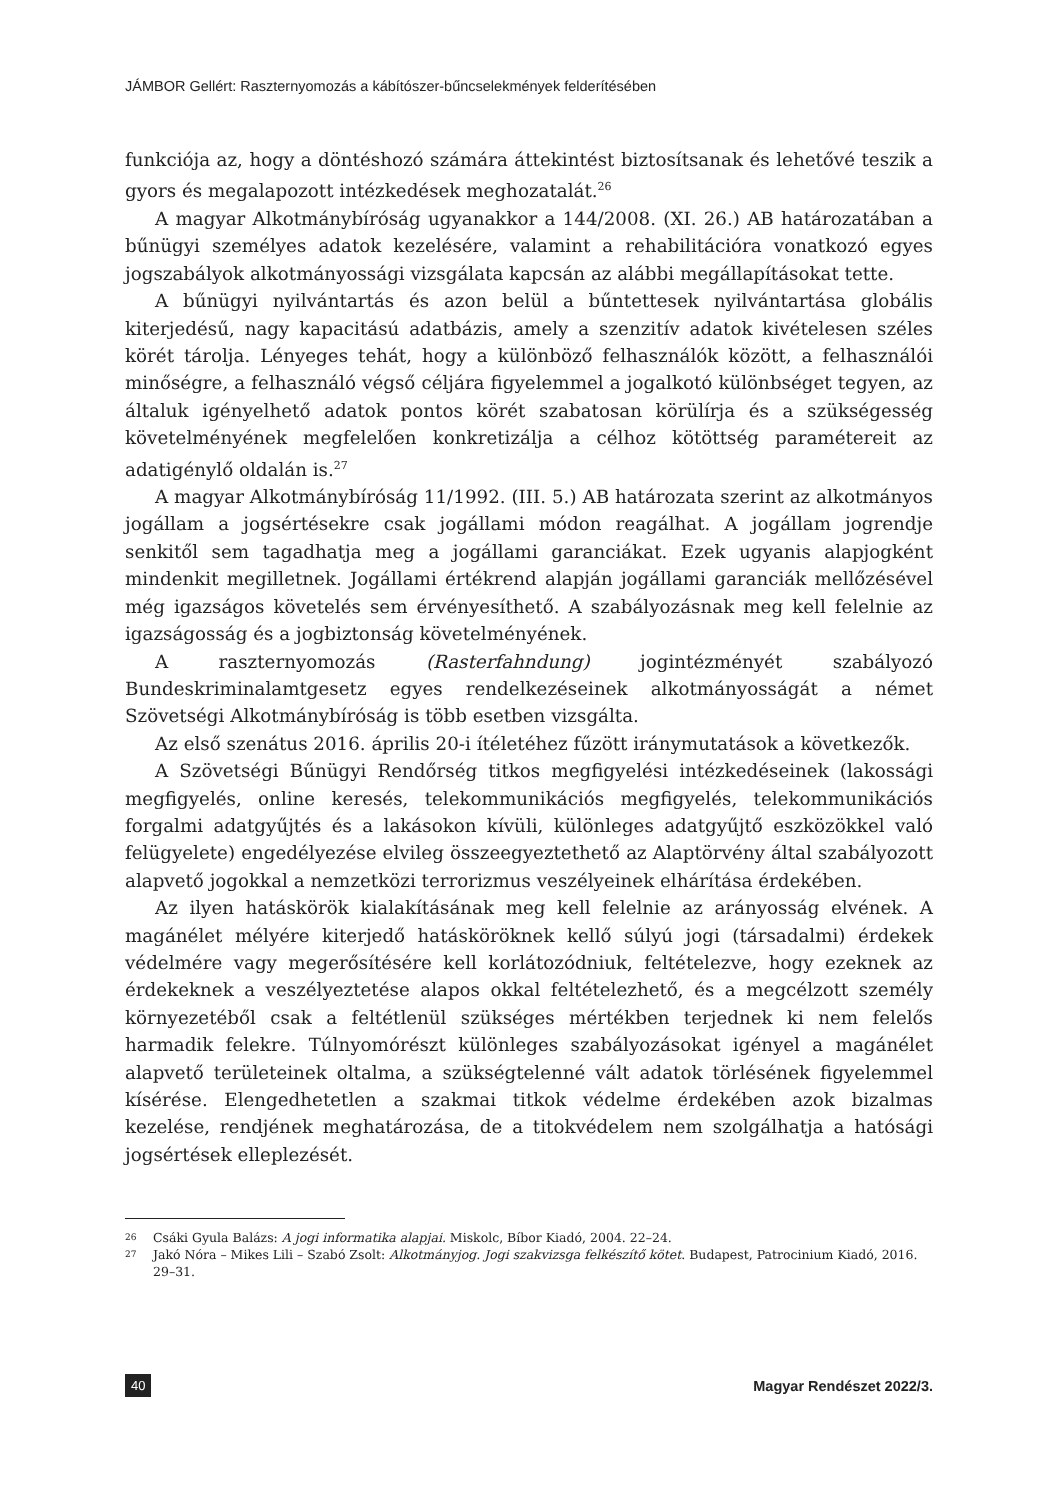JÁMBOR Gellért: Raszternyomozás a kábítószer-bűncselekmények felderítésében
funkciója az, hogy a döntéshozó számára áttekintést biztosítsanak és lehetővé teszik a gyors és megalapozott intézkedések meghozatalát.<sup>26</sup>
A magyar Alkotmánybíróság ugyanakkor a 144/2008. (XI. 26.) AB határozatában a bűnügyi személyes adatok kezelésére, valamint a rehabilitációra vonatkozó egyes jogszabályok alkotmányossági vizsgálata kapcsán az alábbi megállapításokat tette.
A bűnügyi nyilvántartás és azon belül a bűntettesek nyilvántartása globális kiterjedésű, nagy kapacitású adatbázis, amely a szenzitív adatok kivételesen széles körét tárolja. Lényeges tehát, hogy a különböző felhasználók között, a felhasználói minőségre, a felhasználó végső céljára figyelemmel a jogalkotó különbséget tegyen, az általuk igényelhető adatok pontos körét szabatosan körülírja és a szükségesség követelményének megfelelően konkretizálja a célhoz kötöttség paramétereit az adatigénylő oldalán is.<sup>27</sup>
A magyar Alkotmánybíróság 11/1992. (III. 5.) AB határozata szerint az alkotmányos jogállam a jogsértésekre csak jogállami módon reagálhat. A jogállam jogrendje senkitől sem tagadhatja meg a jogállami garanciákat. Ezek ugyanis alapjogként mindenkit megilletnek. Jogállami értékrend alapján jogállami garanciák mellőzésével még igazságos követelés sem érvényesíthető. A szabályozásnak meg kell felelnie az igazságosság és a jogbiztonság követelményének.
A raszternyomozás (Rasterfahndung) jogintézményét szabályozó Bundeskriminalamtgesetz egyes rendelkezéseinek alkotmányosságát a német Szövetségi Alkotmánybíróság is több esetben vizsgálta.
Az első szenátus 2016. április 20-i ítéletéhez fűzött iránymutatások a következők.
A Szövetségi Bűnügyi Rendőrség titkos megfigyelési intézkedéseinek (lakossági megfigyelés, online keresés, telekommunikációs megfigyelés, telekommunikációs forgalmi adatgyűjtés és a lakásokon kívüli, különleges adatgyűjtő eszközökkel való felügyelete) engedélyezése elvileg összeegyeztethető az Alaptörvény által szabályozott alapvető jogokkal a nemzetközi terrorizmus veszélyeinek elhárítása érdekében.
Az ilyen hatáskörök kialakításának meg kell felelnie az arányosság elvének. A magánélet mélyére kiterjedő hatásköröknek kellő súlyú jogi (társadalmi) érdekek védelmére vagy megerősítésére kell korlátozódniuk, feltételezve, hogy ezeknek az érdekeknek a veszélyeztetése alapos okkal feltételezhető, és a megcélzott személy környezetéből csak a feltétlenül szükséges mértékben terjednek ki nem felelős harmadik felekre. Túlnyomórészt különleges szabályozásokat igényel a magánélet alapvető területeinek oltalma, a szükségtelenné vált adatok törlésének figyelemmel kísérése. Elengedhetetlen a szakmai titkok védelme érdekében azok bizalmas kezelése, rendjének meghatározása, de a titokvédelem nem szolgálhatja a hatósági jogsértések elleplezését.
26
Csáki Gyula Balázs: A jogi informatika alapjai. Miskolc, Bíbor Kiadó, 2004. 22–24.
27
Jakó Nóra – Mikes Lili – Szabó Zsolt: Alkotmányjog. Jogi szakvizsga felkészítő kötet. Budapest, Patrocinium Kiadó, 2016. 29–31.
40 Magyar Rendészet 2022/3.